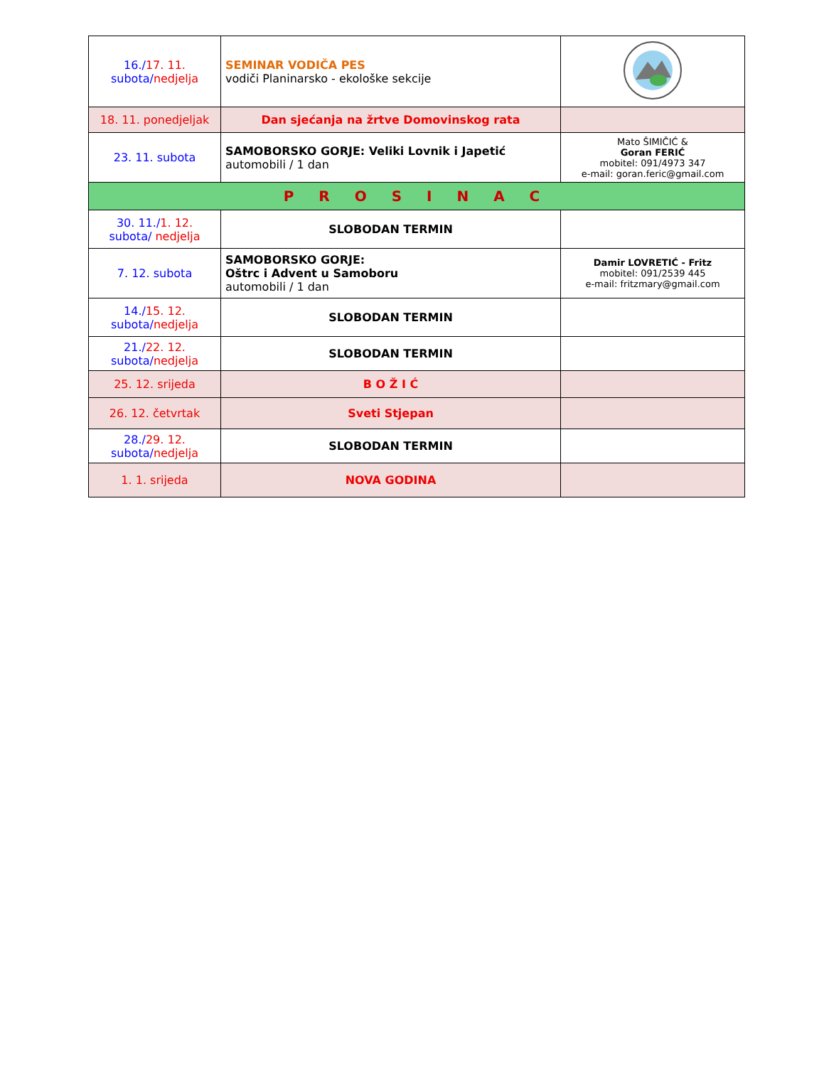| 16./ 17. 11. subota/ nedjelja | SEMINAR VODIČA PES vodiči Planinarsko - ekološke sekcije | |
| 18. 11. ponedjeljak | Dan sjećanja na žrtve Domovinskog rata | |
| 23. 11. subota | SAMOBORSKO GORJE: Veliki Lovnik i Japetić automobili / 1 dan | Mato ŠIMIČIĆ & Goran FERIĆ mobitel: 091/4973 347 e-mail: goran.feric@gmail.com |
| P R O S I N A C | | |
| 30. 11./ 1. 12. subota/ nedjelja | SLOBODAN TERMIN | |
| 7. 12. subota | SAMOBORSKO GORJE: Oštrc i Advent u Samoboru automobili / 1 dan | Damir LOVRETIĆ - Fritz mobitel: 091/2539 445 e-mail: fritzmary@gmail.com |
| 14./ 15. 12. subota/ nedjelja | SLOBODAN TERMIN | |
| 21./ 22. 12. subota/ nedjelja | SLOBODAN TERMIN | |
| 25. 12. srijeda | B O Ž I Ć | |
| 26. 12. četvrtak | Sveti Stjepan | |
| 28./ 29. 12. subota/ nedjelja | SLOBODAN TERMIN | |
| 1. 1. srijeda | NOVA GODINA | |